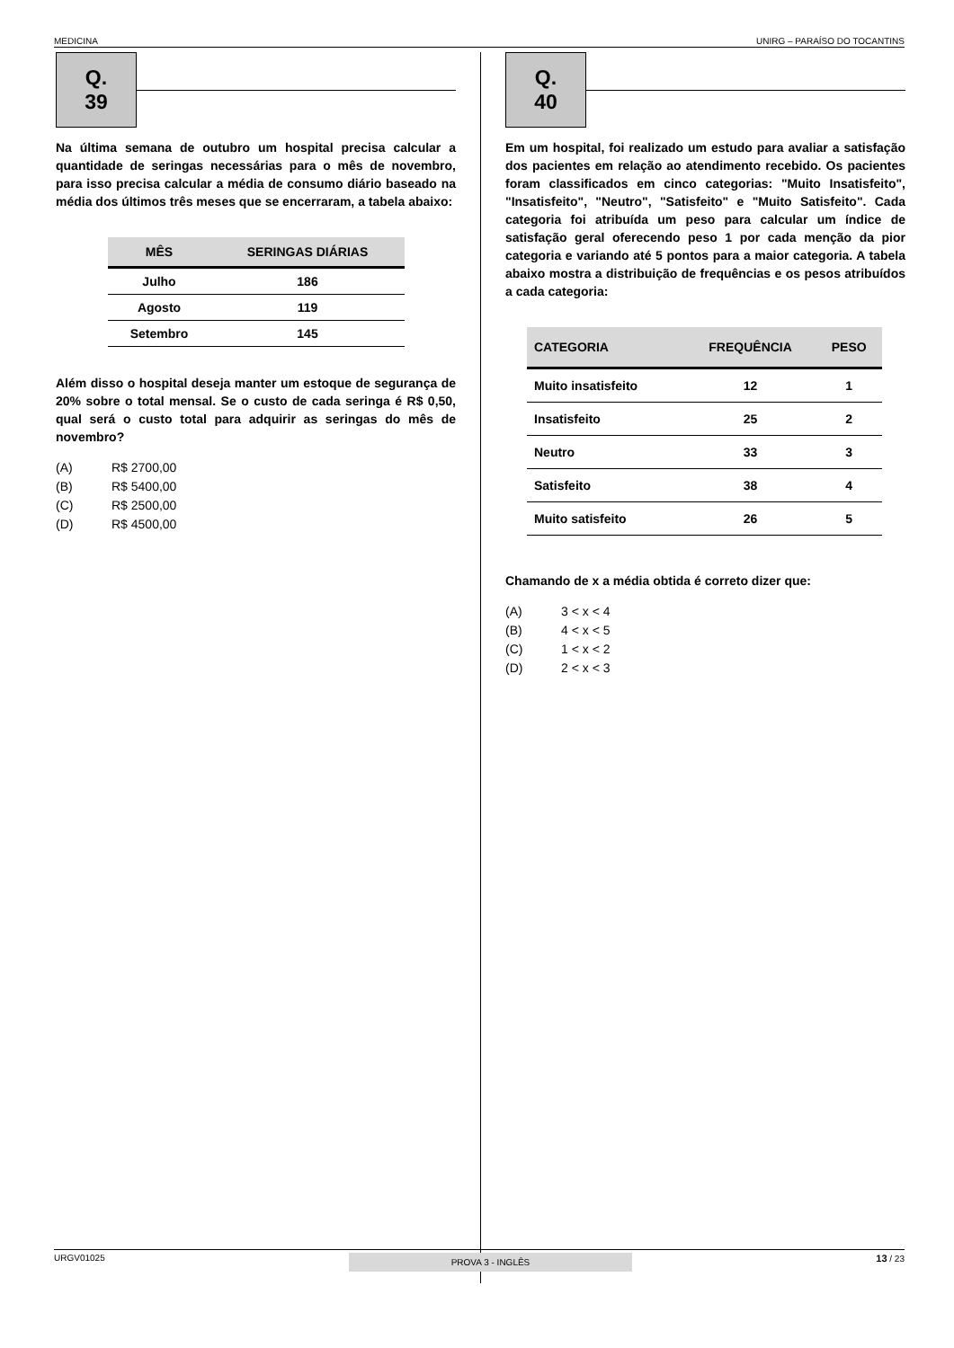MEDICINA UNIRG – PARAÍSO DO TOCANTINS
Q. 39
Na última semana de outubro um hospital precisa calcular a quantidade de seringas necessárias para o mês de novembro, para isso precisa calcular a média de consumo diário baseado na média dos últimos três meses que se encerraram, a tabela abaixo:
| MÊS | SERINGAS DIÁRIAS |
| --- | --- |
| Julho | 186 |
| Agosto | 119 |
| Setembro | 145 |
Além disso o hospital deseja manter um estoque de segurança de 20% sobre o total mensal. Se o custo de cada seringa é R$ 0,50, qual será o custo total para adquirir as seringas do mês de novembro?
(A) R$ 2700,00
(B) R$ 5400,00
(C) R$ 2500,00
(D) R$ 4500,00
Q. 40
Em um hospital, foi realizado um estudo para avaliar a satisfação dos pacientes em relação ao atendimento recebido. Os pacientes foram classificados em cinco categorias: "Muito Insatisfeito", "Insatisfeito", "Neutro", "Satisfeito" e "Muito Satisfeito". Cada categoria foi atribuída um peso para calcular um índice de satisfação geral oferecendo peso 1 por cada menção da pior categoria e variando até 5 pontos para a maior categoria. A tabela abaixo mostra a distribuição de frequências e os pesos atribuídos a cada categoria:
| CATEGORIA | FREQUÊNCIA | PESO |
| --- | --- | --- |
| Muito insatisfeito | 12 | 1 |
| Insatisfeito | 25 | 2 |
| Neutro | 33 | 3 |
| Satisfeito | 38 | 4 |
| Muito satisfeito | 26 | 5 |
Chamando de x a média obtida é correto dizer que:
(A) 3 < x < 4
(B) 4 < x < 5
(C) 1 < x < 2
(D) 2 < x < 3
URGV01025 PROVA 3 - INGLÊS 13 / 23